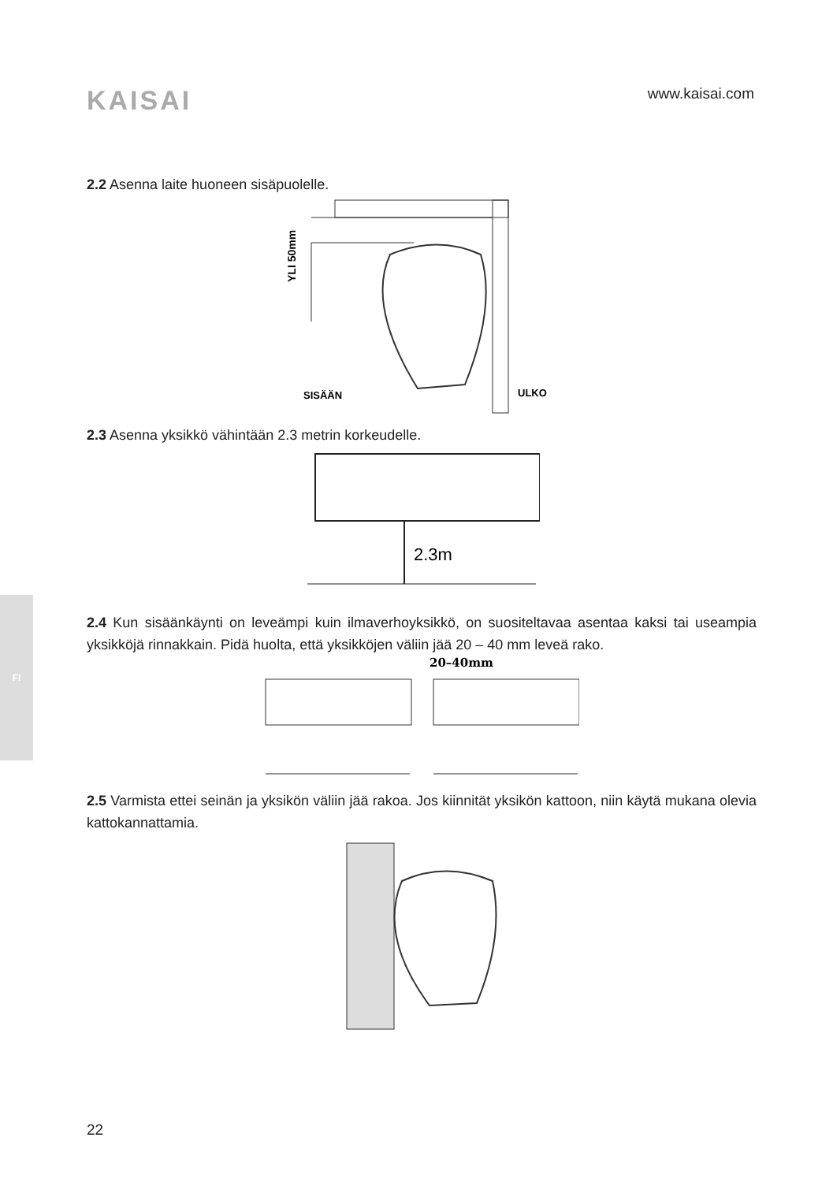KAISAI
www.kaisai.com
FI
2.2 Asenna laite huoneen sisäpuolelle.
YLI 50mm
SISÄÄN
ULKO
2.3 Asenna yksikkö vähintään 2.3 metrin korkeudelle.
2.3m
2.4 Kun sisäänkäynti on leveämpi kuin ilmaverhoyksikkö, on suositeltavaa asentaa kaksi tai useampia yksikköjä rinnakkain. Pidä huolta, että yksikköjen väliin jää 20 – 40 mm leveä rako.
20–40mm
2.5 Varmista ettei seinän ja yksikön väliin jää rakoa. Jos kiinnität yksikön kattoon, niin käytä mukana olevia kattokannattamia.
22